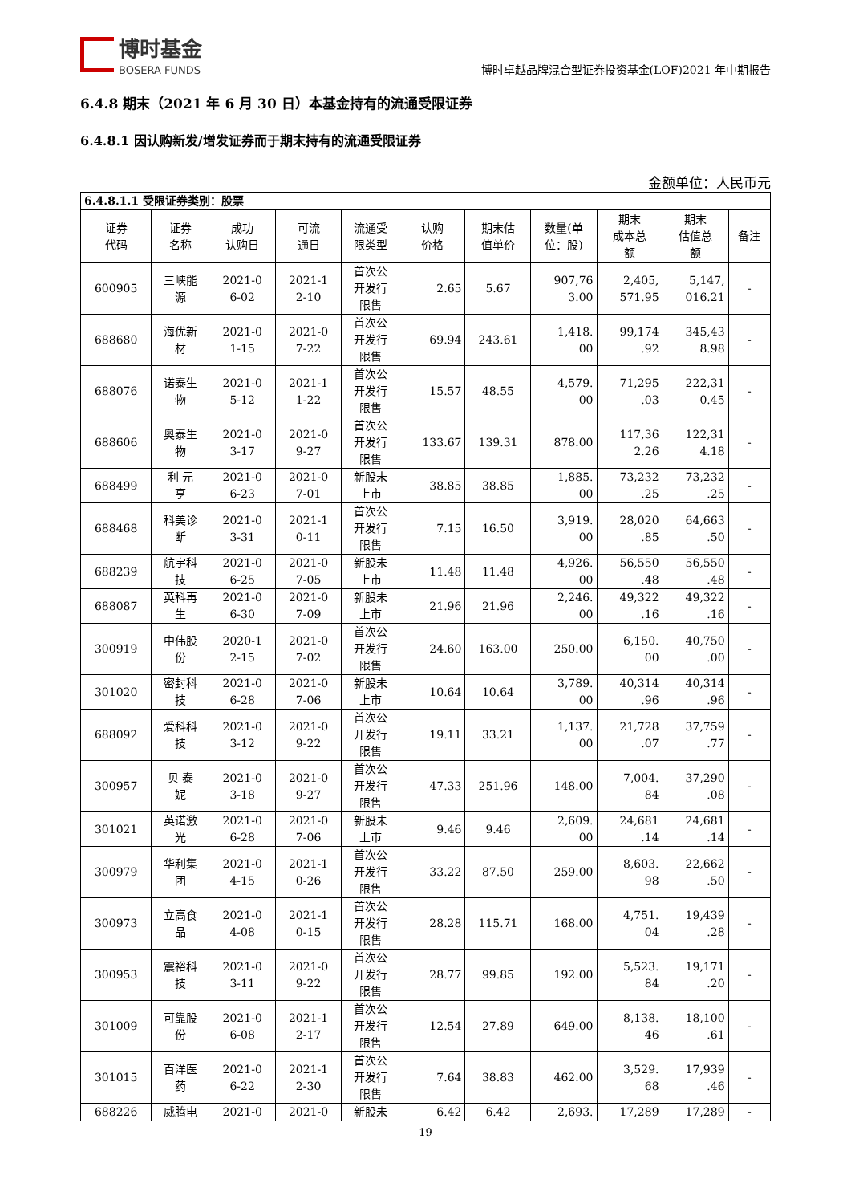博时基金
BOSERA FUNDS
博时卓越品牌混合型证券投资基金(LOF)2021 年中期报告
6.4.8 期末（2021 年 6 月 30 日）本基金持有的流通受限证券
6.4.8.1 因认购新发/增发证券而于期末持有的流通受限证券
金额单位：人民币元
| 6.4.8.1.1 受限证券类别：股票 | | | | | | | | | | |
| 证券 代码 | 证券 名称 | 成功 认购日 | 可流 通日 | 流通受 限类型 | 认购 价格 | 期末估 值单价 | 数量(单 位：股) | 期末 成本总 额 | 期末 估值总 额 | 备注 |
| 600905 | 三峡能 源 | 2021-0 6-02 | 2021-1 2-10 | 首次公 开发行 限售 | 2.65 | 5.67 | 907,76 3.00 | 2,405, 571.95 | 5,147, 016.21 | - |
| 688680 | 海优新 材 | 2021-0 1-15 | 2021-0 7-22 | 首次公 开发行 限售 | 69.94 | 243.61 | 1,418. 00 | 99,174 .92 | 345,43 8.98 | - |
| 688076 | 诺泰生 物 | 2021-0 5-12 | 2021-1 1-22 | 首次公 开发行 限售 | 15.57 | 48.55 | 4,579. 00 | 71,295 .03 | 222,31 0.45 | - |
| 688606 | 奥泰生 物 | 2021-0 3-17 | 2021-0 9-27 | 首次公 开发行 限售 | 133.67 | 139.31 | 878.00 | 117,36 2.26 | 122,31 4.18 | - |
| 688499 | 利 元 亨 | 2021-0 6-23 | 2021-0 7-01 | 新股未 上市 | 38.85 | 38.85 | 1,885. 00 | 73,232 .25 | 73,232 .25 | - |
| 688468 | 科美诊 断 | 2021-0 3-31 | 2021-1 0-11 | 首次公 开发行 限售 | 7.15 | 16.50 | 3,919. 00 | 28,020 .85 | 64,663 .50 | - |
| 688239 | 航宇科 技 | 2021-0 6-25 | 2021-0 7-05 | 新股未 上市 | 11.48 | 11.48 | 4,926. 00 | 56,550 .48 | 56,550 .48 | - |
| 688087 | 英科再 生 | 2021-0 6-30 | 2021-0 7-09 | 新股未 上市 | 21.96 | 21.96 | 2,246. 00 | 49,322 .16 | 49,322 .16 | - |
| 300919 | 中伟股 份 | 2020-1 2-15 | 2021-0 7-02 | 首次公 开发行 限售 | 24.60 | 163.00 | 250.00 | 6,150. 00 | 40,750 .00 | - |
| 301020 | 密封科 技 | 2021-0 6-28 | 2021-0 7-06 | 新股未 上市 | 10.64 | 10.64 | 3,789. 00 | 40,314 .96 | 40,314 .96 | - |
| 688092 | 爱科科 技 | 2021-0 3-12 | 2021-0 9-22 | 首次公 开发行 限售 | 19.11 | 33.21 | 1,137. 00 | 21,728 .07 | 37,759 .77 | - |
| 300957 | 贝 泰 妮 | 2021-0 3-18 | 2021-0 9-27 | 首次公 开发行 限售 | 47.33 | 251.96 | 148.00 | 7,004. 84 | 37,290 .08 | - |
| 301021 | 英诺激 光 | 2021-0 6-28 | 2021-0 7-06 | 新股未 上市 | 9.46 | 9.46 | 2,609. 00 | 24,681 .14 | 24,681 .14 | - |
| 300979 | 华利集 团 | 2021-0 4-15 | 2021-1 0-26 | 首次公 开发行 限售 | 33.22 | 87.50 | 259.00 | 8,603. 98 | 22,662 .50 | - |
| 300973 | 立高食 品 | 2021-0 4-08 | 2021-1 0-15 | 首次公 开发行 限售 | 28.28 | 115.71 | 168.00 | 4,751. 04 | 19,439 .28 | - |
| 300953 | 震裕科 技 | 2021-0 3-11 | 2021-0 9-22 | 首次公 开发行 限售 | 28.77 | 99.85 | 192.00 | 5,523. 84 | 19,171 .20 | - |
| 301009 | 可靠股 份 | 2021-0 6-08 | 2021-1 2-17 | 首次公 开发行 限售 | 12.54 | 27.89 | 649.00 | 8,138. 46 | 18,100 .61 | - |
| 301015 | 百洋医 药 | 2021-0 6-22 | 2021-1 2-30 | 首次公 开发行 限售 | 7.64 | 38.83 | 462.00 | 3,529. 68 | 17,939 .46 | - |
| 688226 | 威腾电 | 2021-0 | 2021-0 | 新股未 | 6.42 | 6.42 | 2,693. | 17,289 | 17,289 | - |
19